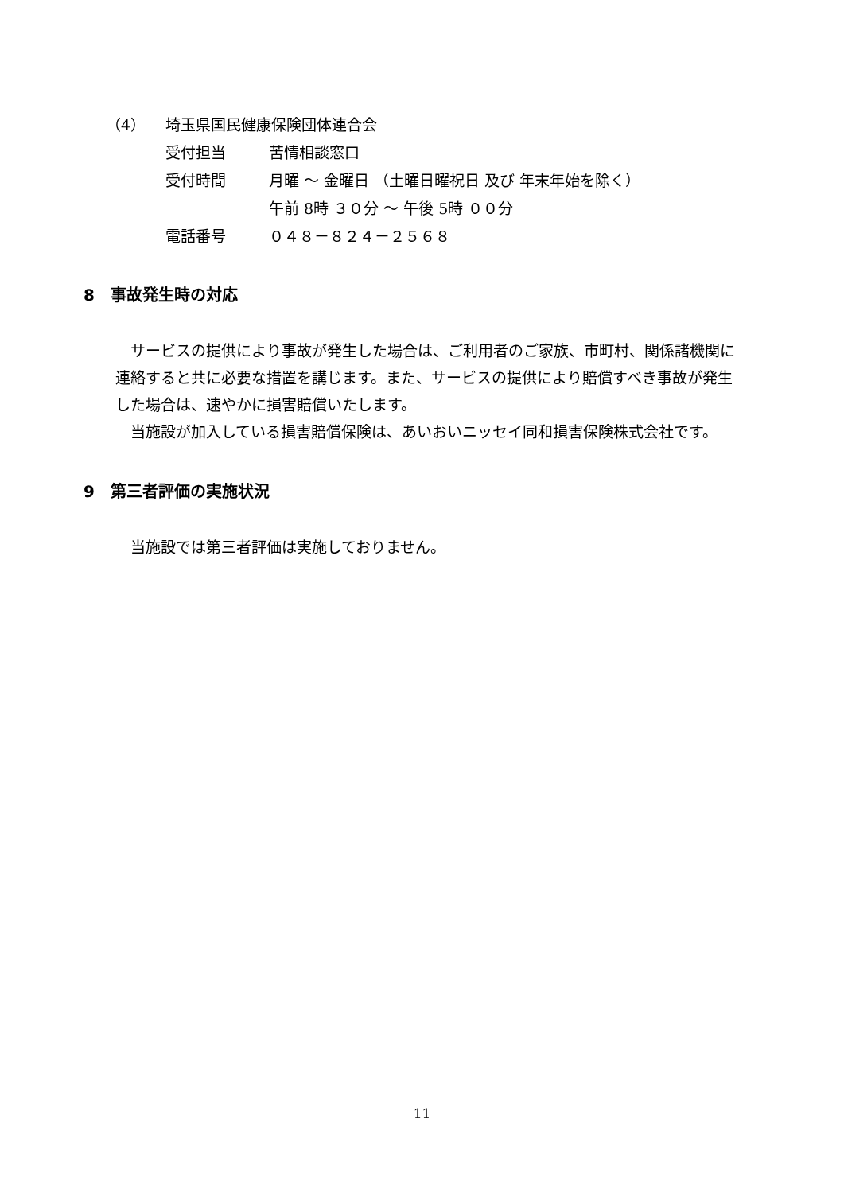（4） 埼玉県国民健康保険団体連合会
受付担当 苦情相談窓口
受付時間 月曜 ～ 金曜日 （土曜日曜祝日 及び 年末年始を除く）
午前 8時 ３０分 ～ 午後 5時 ００分
電話番号 ０４８－８２４－２５６８
8　事故発生時の対応
　サービスの提供により事故が発生した場合は、ご利用者のご家族、市町村、関係諸機関に連絡すると共に必要な措置を講じます。また、サービスの提供により賠償すべき事故が発生した場合は、速やかに損害賠償いたします。
　当施設が加入している損害賠償保険は、あいおいニッセイ同和損害保険株式会社です。
9　第三者評価の実施状況
　当施設では第三者評価は実施しておりません。
11